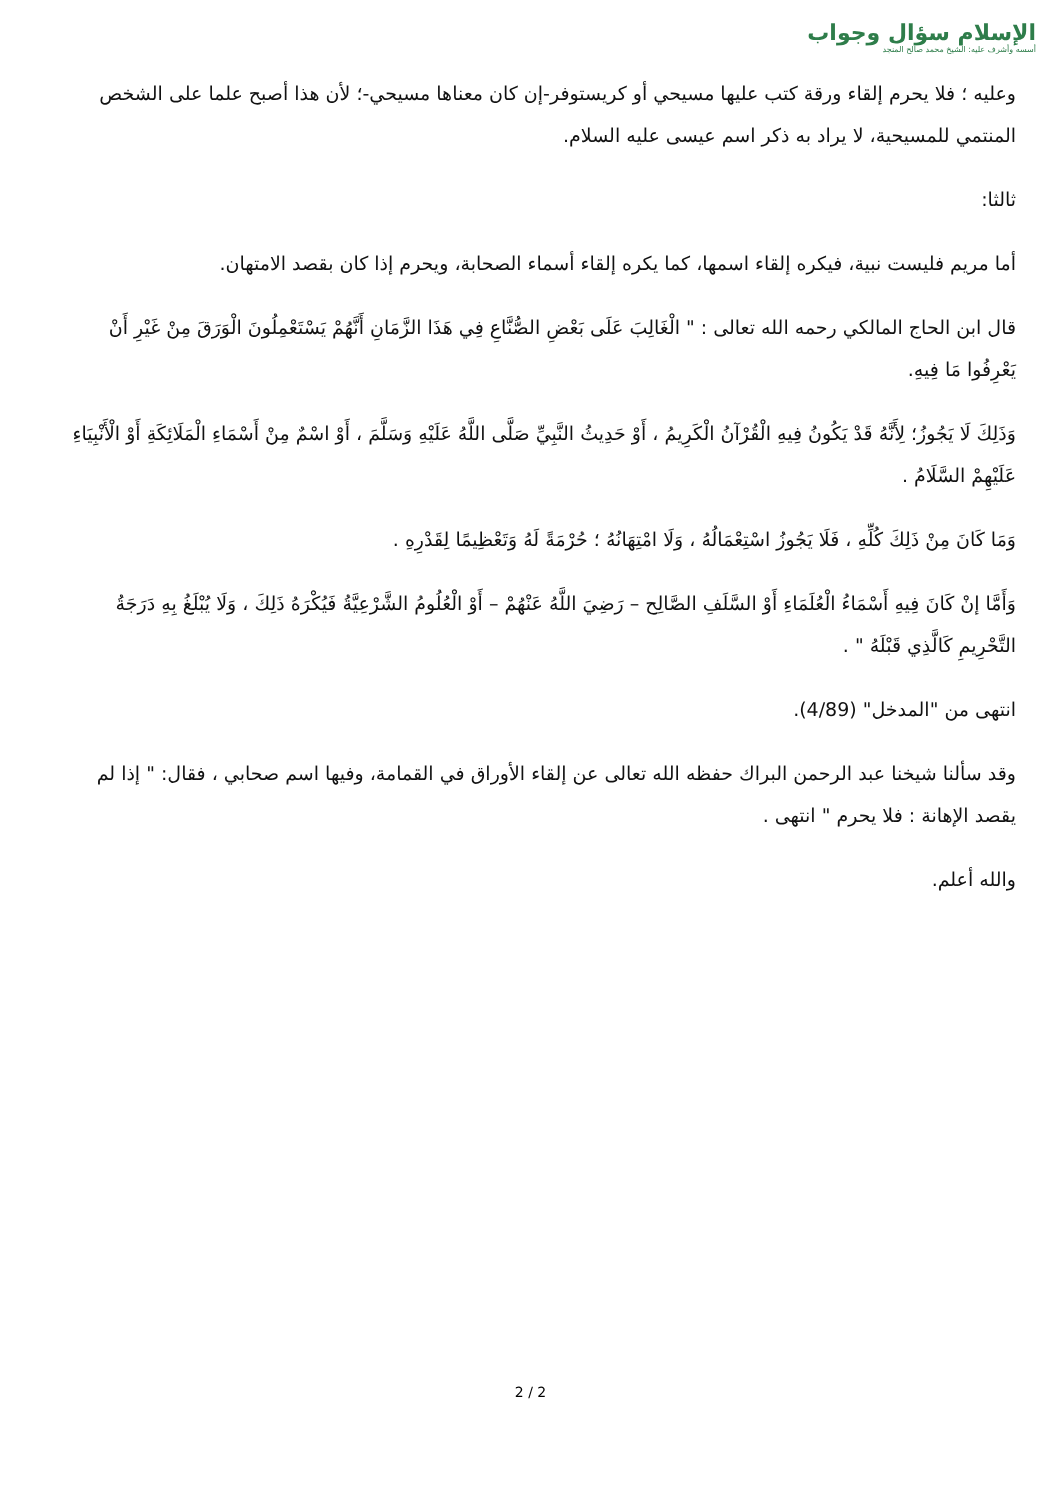الإسلام سؤال وجواب
أسسه وأشرف عليه: الشيخ محمد صالح المنجد
وعليه ؛ فلا يحرم إلقاء ورقة كتب عليها مسيحي أو كريستوفر-إن كان معناها مسيحي-؛ لأن هذا أصبح علما على الشخص المنتمي للمسيحية، لا يراد به ذكر اسم عيسى عليه السلام.
ثالثا:
أما مريم فليست نبية، فيكره إلقاء اسمها، كما يكره إلقاء أسماء الصحابة، ويحرم إذا كان بقصد الامتهان.
قال ابن الحاج المالكي رحمه الله تعالى : " الْغَالِبَ عَلَى بَعْضِ الصُّنَّاعِ فِي هَذَا الزَّمَانِ أَنَّهُمْ يَسْتَعْمِلُونَ الْوَرَقَ مِنْ غَيْرِ أَنْ يَعْرِفُوا مَا فِيهِ.
وَذَلِكَ لَا يَجُوزُ؛ لِأَنَّهُ قَدْ يَكُونُ فِيهِ الْقُرْآنُ الْكَرِيمُ ، أَوْ حَدِيثُ النَّبِيِّ صَلَّى اللَّهُ عَلَيْهِ وَسَلَّمَ ، أَوْ اسْمٌ مِنْ أَسْمَاءِ الْمَلَائِكَةِ أَوْ الْأَنْبِيَاءِ عَلَيْهِمْ السَّلَامُ .
وَمَا كَانَ مِنْ ذَلِكَ كُلِّهِ ، فَلَا يَجُوزُ اسْتِعْمَالُهُ ، وَلَا امْتِهَانُهُ ؛ حُرْمَةً لَهُ وَتَعْظِيمًا لِقَدْرِهِ .
وَأَمَّا إنْ كَانَ فِيهِ أَسْمَاءُ الْعُلَمَاءِ أَوْ السَّلَفِ الصَّالِح – رَضِيَ اللَّهُ عَنْهُمْ – أَوْ الْعُلُومُ الشَّرْعِيَّةُ فَيُكْرَهُ ذَلِكَ ، وَلَا يُبْلَغُ بِهِ دَرَجَةُ التَّحْرِيمِ كَالَّذِي قَبْلَهُ " .
انتهى من "المدخل" (4/89).
وقد سألنا شيخنا عبد الرحمن البراك حفظه الله تعالى عن إلقاء الأوراق في القمامة، وفيها اسم صحابي ، فقال: " إذا لم يقصد الإهانة : فلا يحرم " انتهى .
والله أعلم.
2 / 2